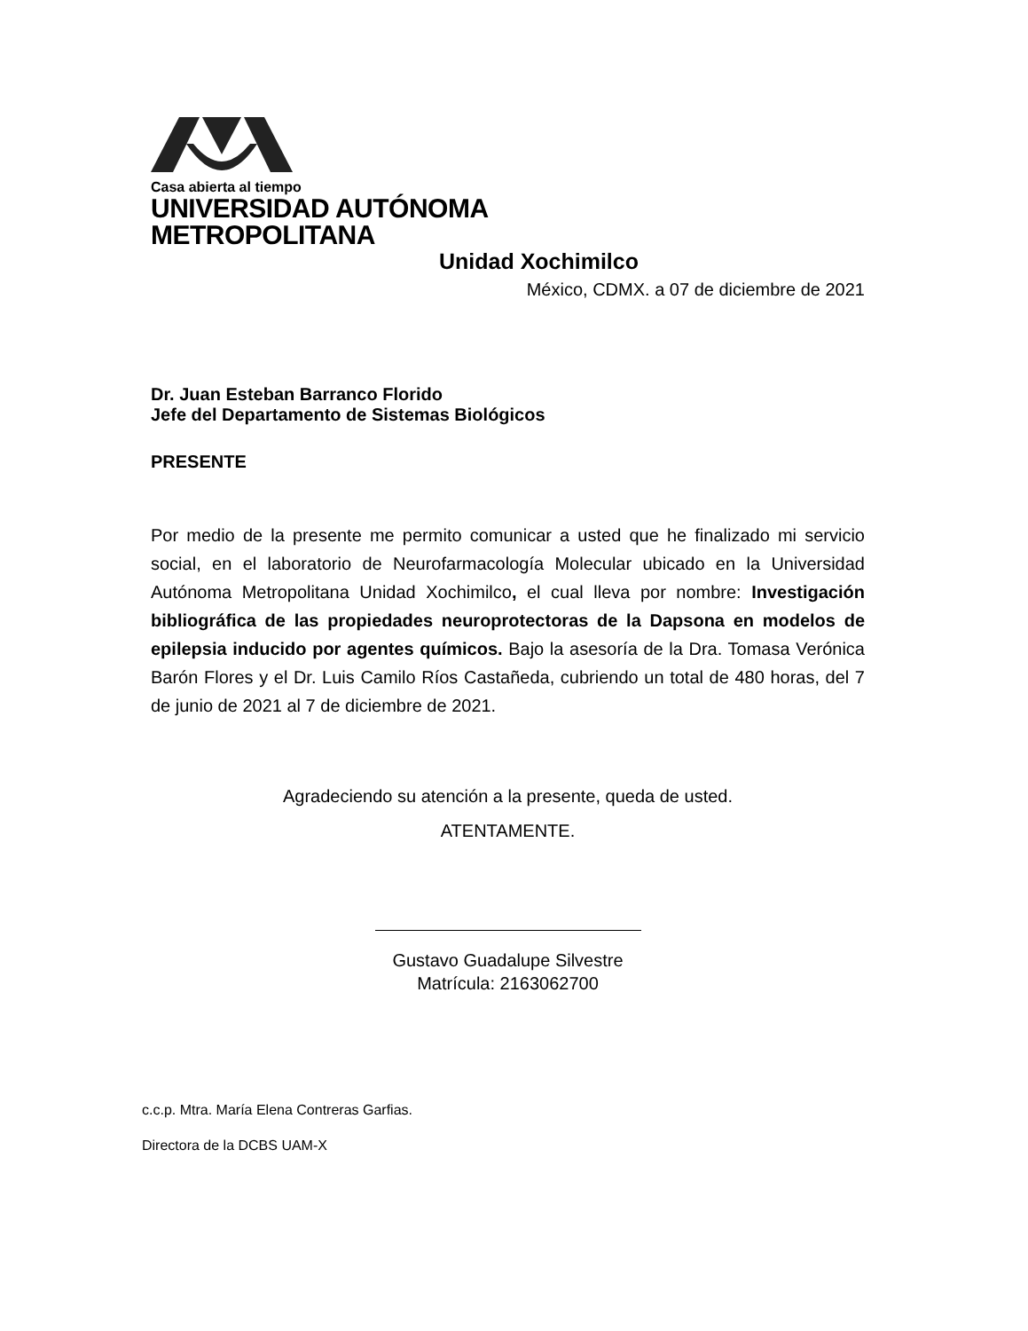Casa abierta al tiempo
UNIVERSIDAD AUTÓNOMA METROPOLITANA
Unidad Xochimilco
México, CDMX. a 07 de diciembre de 2021
Dr. Juan Esteban Barranco Florido
Jefe del Departamento de Sistemas Biológicos
PRESENTE
Por medio de la presente me permito comunicar a usted que he finalizado mi servicio social, en el laboratorio de Neurofarmacología Molecular ubicado en la Universidad Autónoma Metropolitana Unidad Xochimilco, el cual lleva por nombre: Investigación bibliográfica de las propiedades neuroprotectoras de la Dapsona en modelos de epilepsia inducido por agentes químicos. Bajo la asesoría de la Dra. Tomasa Verónica Barón Flores y el Dr. Luis Camilo Ríos Castañeda, cubriendo un total de 480 horas, del 7 de junio de 2021 al 7 de diciembre de 2021.
Agradeciendo su atención a la presente, queda de usted.
ATENTAMENTE.
Gustavo Guadalupe Silvestre
Matrícula: 2163062700
c.c.p. Mtra. María Elena Contreras Garfias.
Directora de la DCBS UAM-X